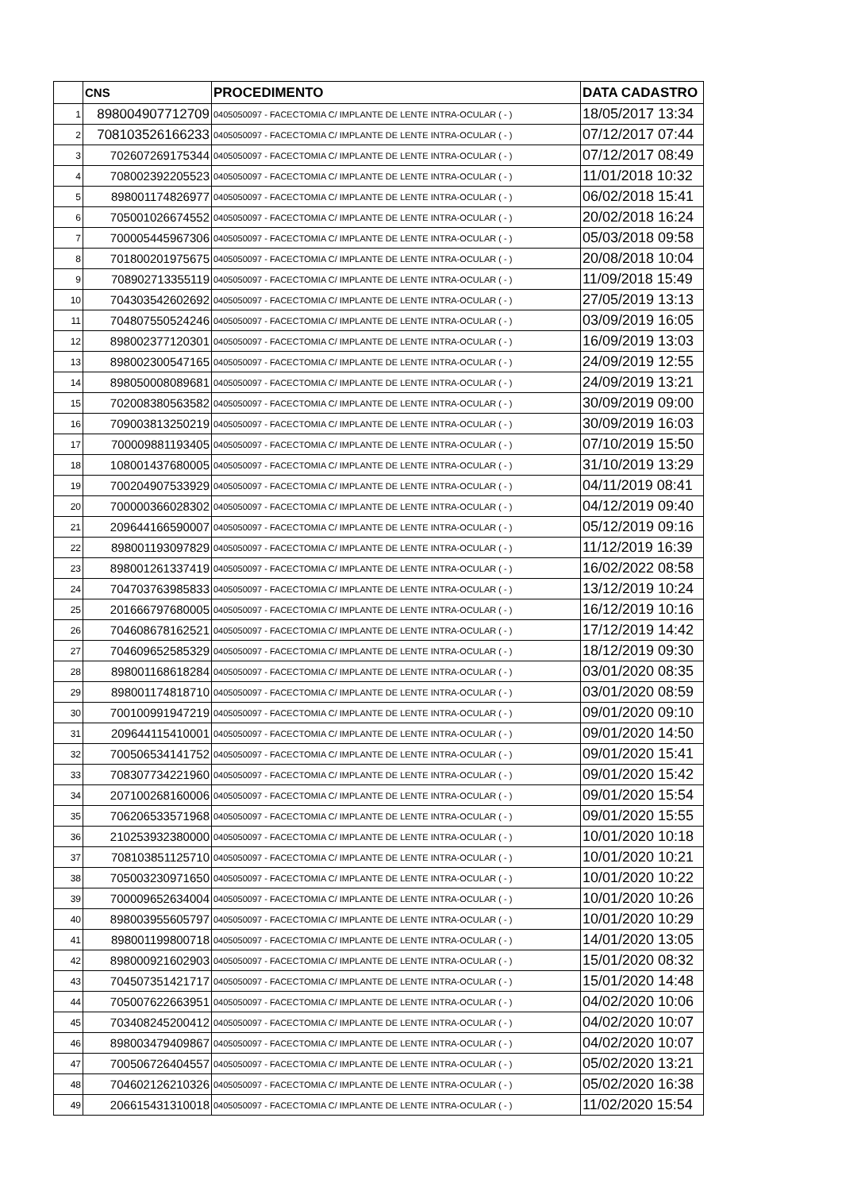| | CNS | PROCEDIMENTO | DATA CADASTRO |
| --- | --- | --- | --- |
| 1 | 898004907712709 | 0405050097 - FACECTOMIA C/ IMPLANTE DE LENTE INTRA-OCULAR ( - ) | 18/05/2017 13:34 |
| 2 | 708103526166233 | 0405050097 - FACECTOMIA C/ IMPLANTE DE LENTE INTRA-OCULAR ( - ) | 07/12/2017 07:44 |
| 3 | 702607269175344 | 0405050097 - FACECTOMIA C/ IMPLANTE DE LENTE INTRA-OCULAR ( - ) | 07/12/2017 08:49 |
| 4 | 708002392205523 | 0405050097 - FACECTOMIA C/ IMPLANTE DE LENTE INTRA-OCULAR ( - ) | 11/01/2018 10:32 |
| 5 | 898001174826977 | 0405050097 - FACECTOMIA C/ IMPLANTE DE LENTE INTRA-OCULAR ( - ) | 06/02/2018 15:41 |
| 6 | 705001026674552 | 0405050097 - FACECTOMIA C/ IMPLANTE DE LENTE INTRA-OCULAR ( - ) | 20/02/2018 16:24 |
| 7 | 700005445967306 | 0405050097 - FACECTOMIA C/ IMPLANTE DE LENTE INTRA-OCULAR ( - ) | 05/03/2018 09:58 |
| 8 | 701800201975675 | 0405050097 - FACECTOMIA C/ IMPLANTE DE LENTE INTRA-OCULAR ( - ) | 20/08/2018 10:04 |
| 9 | 708902713355119 | 0405050097 - FACECTOMIA C/ IMPLANTE DE LENTE INTRA-OCULAR ( - ) | 11/09/2018 15:49 |
| 10 | 704303542602692 | 0405050097 - FACECTOMIA C/ IMPLANTE DE LENTE INTRA-OCULAR ( - ) | 27/05/2019 13:13 |
| 11 | 704807550524246 | 0405050097 - FACECTOMIA C/ IMPLANTE DE LENTE INTRA-OCULAR ( - ) | 03/09/2019 16:05 |
| 12 | 898002377120301 | 0405050097 - FACECTOMIA C/ IMPLANTE DE LENTE INTRA-OCULAR ( - ) | 16/09/2019 13:03 |
| 13 | 898002300547165 | 0405050097 - FACECTOMIA C/ IMPLANTE DE LENTE INTRA-OCULAR ( - ) | 24/09/2019 12:55 |
| 14 | 898050008089681 | 0405050097 - FACECTOMIA C/ IMPLANTE DE LENTE INTRA-OCULAR ( - ) | 24/09/2019 13:21 |
| 15 | 702008380563582 | 0405050097 - FACECTOMIA C/ IMPLANTE DE LENTE INTRA-OCULAR ( - ) | 30/09/2019 09:00 |
| 16 | 709003813250219 | 0405050097 - FACECTOMIA C/ IMPLANTE DE LENTE INTRA-OCULAR ( - ) | 30/09/2019 16:03 |
| 17 | 700009881193405 | 0405050097 - FACECTOMIA C/ IMPLANTE DE LENTE INTRA-OCULAR ( - ) | 07/10/2019 15:50 |
| 18 | 108001437680005 | 0405050097 - FACECTOMIA C/ IMPLANTE DE LENTE INTRA-OCULAR ( - ) | 31/10/2019 13:29 |
| 19 | 700204907533929 | 0405050097 - FACECTOMIA C/ IMPLANTE DE LENTE INTRA-OCULAR ( - ) | 04/11/2019 08:41 |
| 20 | 700000366028302 | 0405050097 - FACECTOMIA C/ IMPLANTE DE LENTE INTRA-OCULAR ( - ) | 04/12/2019 09:40 |
| 21 | 209644166590007 | 0405050097 - FACECTOMIA C/ IMPLANTE DE LENTE INTRA-OCULAR ( - ) | 05/12/2019 09:16 |
| 22 | 898001193097829 | 0405050097 - FACECTOMIA C/ IMPLANTE DE LENTE INTRA-OCULAR ( - ) | 11/12/2019 16:39 |
| 23 | 898001261337419 | 0405050097 - FACECTOMIA C/ IMPLANTE DE LENTE INTRA-OCULAR ( - ) | 16/02/2022 08:58 |
| 24 | 704703763985833 | 0405050097 - FACECTOMIA C/ IMPLANTE DE LENTE INTRA-OCULAR ( - ) | 13/12/2019 10:24 |
| 25 | 201666797680005 | 0405050097 - FACECTOMIA C/ IMPLANTE DE LENTE INTRA-OCULAR ( - ) | 16/12/2019 10:16 |
| 26 | 704608678162521 | 0405050097 - FACECTOMIA C/ IMPLANTE DE LENTE INTRA-OCULAR ( - ) | 17/12/2019 14:42 |
| 27 | 704609652585329 | 0405050097 - FACECTOMIA C/ IMPLANTE DE LENTE INTRA-OCULAR ( - ) | 18/12/2019 09:30 |
| 28 | 898001168618284 | 0405050097 - FACECTOMIA C/ IMPLANTE DE LENTE INTRA-OCULAR ( - ) | 03/01/2020 08:35 |
| 29 | 898001174818710 | 0405050097 - FACECTOMIA C/ IMPLANTE DE LENTE INTRA-OCULAR ( - ) | 03/01/2020 08:59 |
| 30 | 700100991947219 | 0405050097 - FACECTOMIA C/ IMPLANTE DE LENTE INTRA-OCULAR ( - ) | 09/01/2020 09:10 |
| 31 | 209644115410001 | 0405050097 - FACECTOMIA C/ IMPLANTE DE LENTE INTRA-OCULAR ( - ) | 09/01/2020 14:50 |
| 32 | 700506534141752 | 0405050097 - FACECTOMIA C/ IMPLANTE DE LENTE INTRA-OCULAR ( - ) | 09/01/2020 15:41 |
| 33 | 708307734221960 | 0405050097 - FACECTOMIA C/ IMPLANTE DE LENTE INTRA-OCULAR ( - ) | 09/01/2020 15:42 |
| 34 | 207100268160006 | 0405050097 - FACECTOMIA C/ IMPLANTE DE LENTE INTRA-OCULAR ( - ) | 09/01/2020 15:54 |
| 35 | 706206533571968 | 0405050097 - FACECTOMIA C/ IMPLANTE DE LENTE INTRA-OCULAR ( - ) | 09/01/2020 15:55 |
| 36 | 210253932380000 | 0405050097 - FACECTOMIA C/ IMPLANTE DE LENTE INTRA-OCULAR ( - ) | 10/01/2020 10:18 |
| 37 | 708103851125710 | 0405050097 - FACECTOMIA C/ IMPLANTE DE LENTE INTRA-OCULAR ( - ) | 10/01/2020 10:21 |
| 38 | 705003230971650 | 0405050097 - FACECTOMIA C/ IMPLANTE DE LENTE INTRA-OCULAR ( - ) | 10/01/2020 10:22 |
| 39 | 700009652634004 | 0405050097 - FACECTOMIA C/ IMPLANTE DE LENTE INTRA-OCULAR ( - ) | 10/01/2020 10:26 |
| 40 | 898003955605797 | 0405050097 - FACECTOMIA C/ IMPLANTE DE LENTE INTRA-OCULAR ( - ) | 10/01/2020 10:29 |
| 41 | 898001199800718 | 0405050097 - FACECTOMIA C/ IMPLANTE DE LENTE INTRA-OCULAR ( - ) | 14/01/2020 13:05 |
| 42 | 898000921602903 | 0405050097 - FACECTOMIA C/ IMPLANTE DE LENTE INTRA-OCULAR ( - ) | 15/01/2020 08:32 |
| 43 | 704507351421717 | 0405050097 - FACECTOMIA C/ IMPLANTE DE LENTE INTRA-OCULAR ( - ) | 15/01/2020 14:48 |
| 44 | 705007622663951 | 0405050097 - FACECTOMIA C/ IMPLANTE DE LENTE INTRA-OCULAR ( - ) | 04/02/2020 10:06 |
| 45 | 703408245200412 | 0405050097 - FACECTOMIA C/ IMPLANTE DE LENTE INTRA-OCULAR ( - ) | 04/02/2020 10:07 |
| 46 | 898003479409867 | 0405050097 - FACECTOMIA C/ IMPLANTE DE LENTE INTRA-OCULAR ( - ) | 04/02/2020 10:07 |
| 47 | 700506726404557 | 0405050097 - FACECTOMIA C/ IMPLANTE DE LENTE INTRA-OCULAR ( - ) | 05/02/2020 13:21 |
| 48 | 704602126210326 | 0405050097 - FACECTOMIA C/ IMPLANTE DE LENTE INTRA-OCULAR ( - ) | 05/02/2020 16:38 |
| 49 | 206615431310018 | 0405050097 - FACECTOMIA C/ IMPLANTE DE LENTE INTRA-OCULAR ( - ) | 11/02/2020 15:54 |